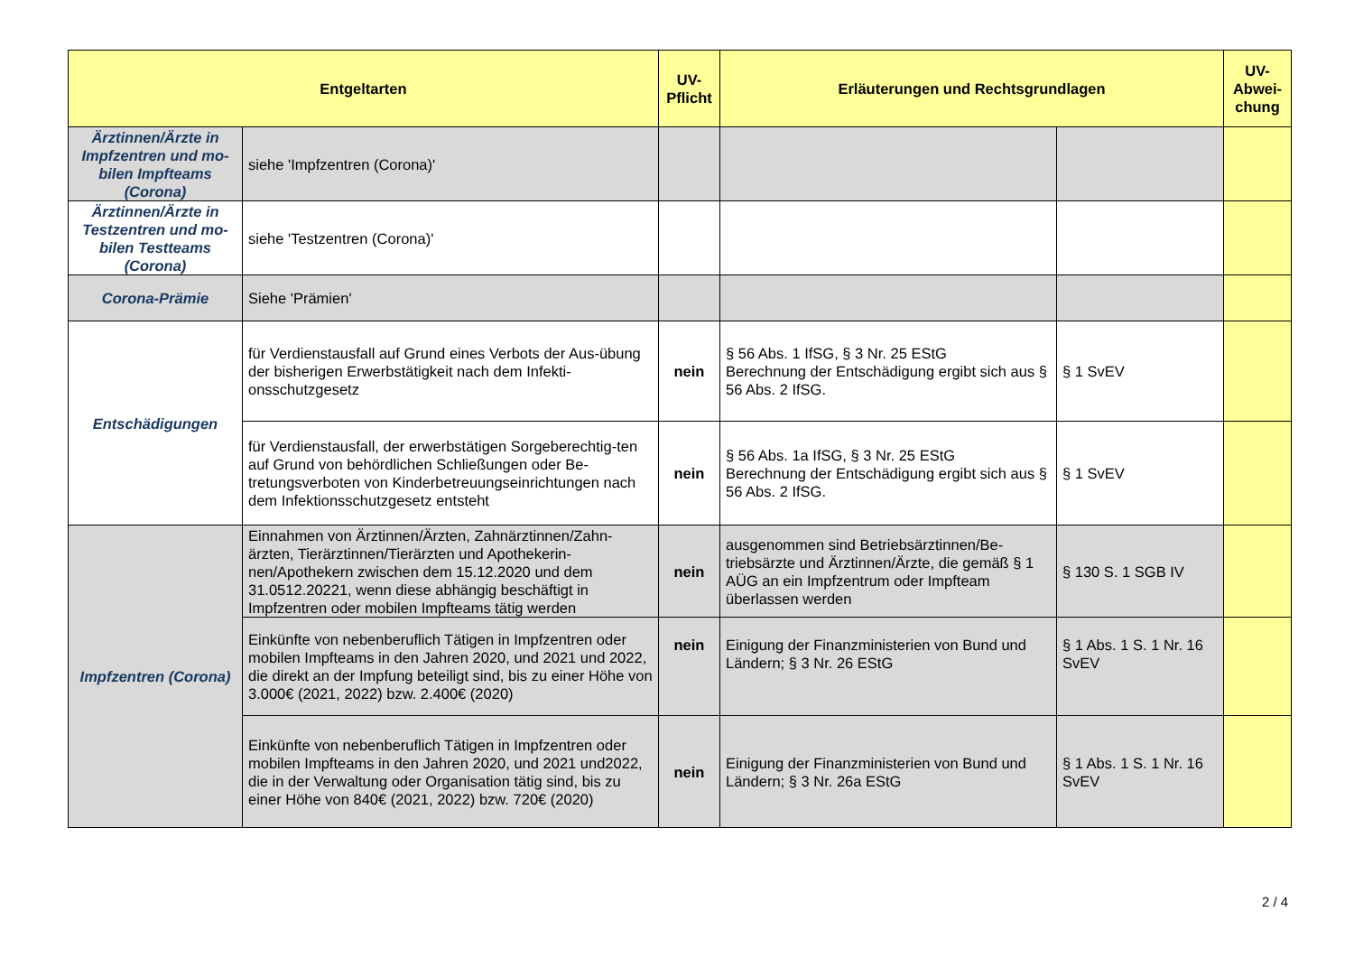| Entgeltarten | | UV- Pflicht | Erläuterungen und Rechtsgrundlagen | | UV- Abwei- chung |
| --- | --- | --- | --- | --- | --- |
| Ärztinnen/Ärzte in Impfzentren und mo-bilen Impfteams (Corona) | siehe 'Impfzentren (Corona)' | | | | |
| Ärztinnen/Ärzte in Testzentren und mo-bilen Testteams (Corona) | siehe 'Testzentren (Corona)' | | | | |
| Corona-Prämie | Siehe 'Prämien' | | | | |
| Entschädigungen | für Verdienstausfall auf Grund eines Verbots der Aus-übung der bisherigen Erwerbstätigkeit nach dem Infekti-onsschutzgesetz | nein | § 56 Abs. 1 IfSG, § 3 Nr. 25 EStG Berechnung der Entschädigung ergibt sich aus § 56 Abs. 2 IfSG. | § 1 SvEV | |
| | für Verdienstausfall, der erwerbstätigen Sorgeberechtig-ten auf Grund von behördlichen Schließungen oder Be-tretungsverboten von Kinderbetreuungseinrichtungen nach dem Infektionsschutzgesetz entsteht | nein | § 56 Abs. 1a IfSG, § 3 Nr. 25 EStG Berechnung der Entschädigung ergibt sich aus § 56 Abs. 2 IfSG. | § 1 SvEV | |
| Impfzentren (Corona) | Einnahmen von Ärztinnen/Ärzten, Zahnärztinnen/Zahn-ärzten, Tierärztinnen/Tierärzten und Apothekerin-nen/Apothekern zwischen dem 15.12.2020 und dem 31.0512.20221, wenn diese abhängig beschäftigt in Impfzentren oder mobilen Impfteams tätig werden | nein | ausgenommen sind Betriebsärztinnen/Be-triebsärzte und Ärztinnen/Ärzte, die gemäß § 1 AÜG an ein Impfzentrum oder Impfteam überlassen werden | § 130 S. 1 SGB IV | |
| | Einkünfte von nebenberuflich Tätigen in Impfzentren oder mobilen Impfteams in den Jahren 2020, und 2021 und 2022, die direkt an der Impfung beteiligt sind, bis zu einer Höhe von 3.000€ (2021, 2022) bzw. 2.400€ (2020) | nein | Einigung der Finanzministerien von Bund und Ländern; § 3 Nr. 26 EStG | § 1 Abs. 1 S. 1 Nr. 16 SvEV | |
| | Einkünfte von nebenberuflich Tätigen in Impfzentren oder mobilen Impfteams in den Jahren 2020, und 2021 und2022, die in der Verwaltung oder Organisation tätig sind, bis zu einer Höhe von 840€ (2021, 2022) bzw. 720€ (2020) | nein | Einigung der Finanzministerien von Bund und Ländern; § 3 Nr. 26a EStG | § 1 Abs. 1 S. 1 Nr. 16 SvEV | |
2 / 4